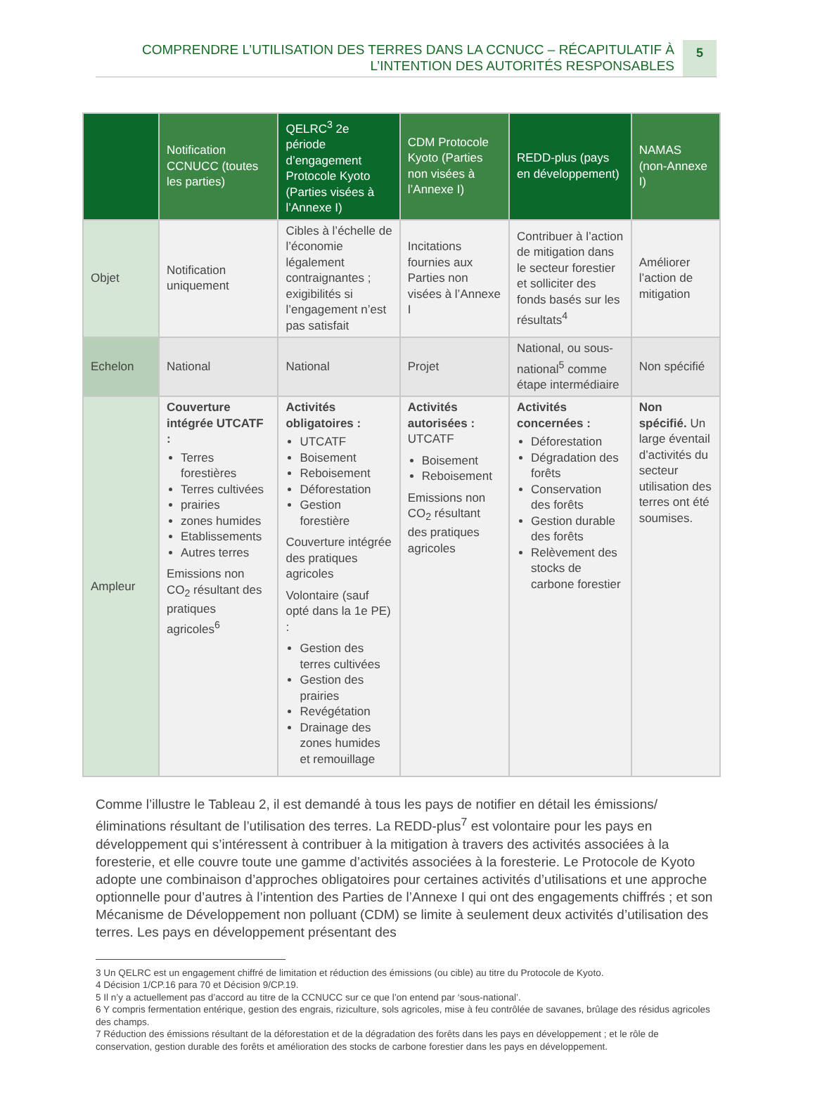COMPRENDRE L’UTILISATION DES TERRES DANS LA CCNUCC – RÉCAPITULATIF À
L’INTENTION DES AUTORITÉS RESPONSABLES
5
| | Notification CCNUCC (toutes les parties) | QELRC<sup>3</sup> 2e période d’engagement Protocole Kyoto (Parties visées à l’Annexe I) | CDM Protocole Kyoto (Parties non visées à l’Annexe I) | REDD-plus (pays en développement) | NAMAS (non-Annexe I) |
| --- | --- | --- | --- | --- | --- |
| Objet | Notification uniquement | Cibles à l’échelle de l’économie légalement contraignantes ; exigibilités si l’engagement n’est pas satisfait | Incitations fournies aux Parties non visées à l’Annexe I | Contribuer à l’action de mitigation dans le secteur forestier et solliciter des fonds basés sur les résultats<sup>4</sup> | Améliorer l’action de mitigation |
| Echelon | National | National | Projet | National, ou sous-national<sup>5</sup> comme étape intermédiaire | Non spécifié |
| Ampleur | Couverture intégrée UTCATF : Terres forestières Terres cultivées prairies zones humides Etablissements Autres terres Emissions non CO<sub>2</sub> résultant des pratiques agricoles<sup>6</sup> | Activités obligatoires : UTCATF Boisement Reboisement Déforestation Gestion forestière Couverture intégrée des pratiques agricoles Volontaire (sauf opté dans la 1e PE) : Gestion des terres cultivées Gestion des prairies Revégétation Drainage des zones humides et remouillage | Activités autorisées : UTCATF Boisement Reboisement Emissions non CO<sub>2</sub> résultant des pratiques agricoles | Activités concernées : Déforestation Dégradation des forêts Conservation des forêts Gestion durable des forêts Relèvement des stocks de carbone forestier | Non spécifié. Un large éventail d’activités du secteur utilisation des terres ont été soumises. |
Comme l’illustre le Tableau 2, il est demandé à tous les pays de notifier en détail les émissions/éliminations résultant de l’utilisation des terres. La REDD-plus<sup>7</sup> est volontaire pour les pays en développement qui s’intéressent à contribuer à la mitigation à travers des activités associées à la foresterie, et elle couvre toute une gamme d’activités associées à la foresterie. Le Protocole de Kyoto adopte une combinaison d’approches obligatoires pour certaines activités d’utilisations et une approche optionnelle pour d’autres à l’intention des Parties de l’Annexe I qui ont des engagements chiffrés ; et son Mécanisme de Développement non polluant (CDM) se limite à seulement deux activités d’utilisation des terres. Les pays en développement présentant des
3 Un QELRC est un engagement chiffré de limitation et réduction des émissions (ou cible) au titre du Protocole de Kyoto.
4 Décision 1/CP.16 para 70 et Décision 9/CP.19.
5 Il n’y a actuellement pas d’accord au titre de la CCNUCC sur ce que l’on entend par ‘sous-national’.
6 Y compris fermentation entérique, gestion des engrais, riziculture, sols agricoles, mise à feu contrôlée de savanes, brûlage des résidus agricoles des champs.
7 Réduction des émissions résultant de la déforestation et de la dégradation des forêts dans les pays en développement ; et le rôle de conservation, gestion durable des forêts et amélioration des stocks de carbone forestier dans les pays en développement.